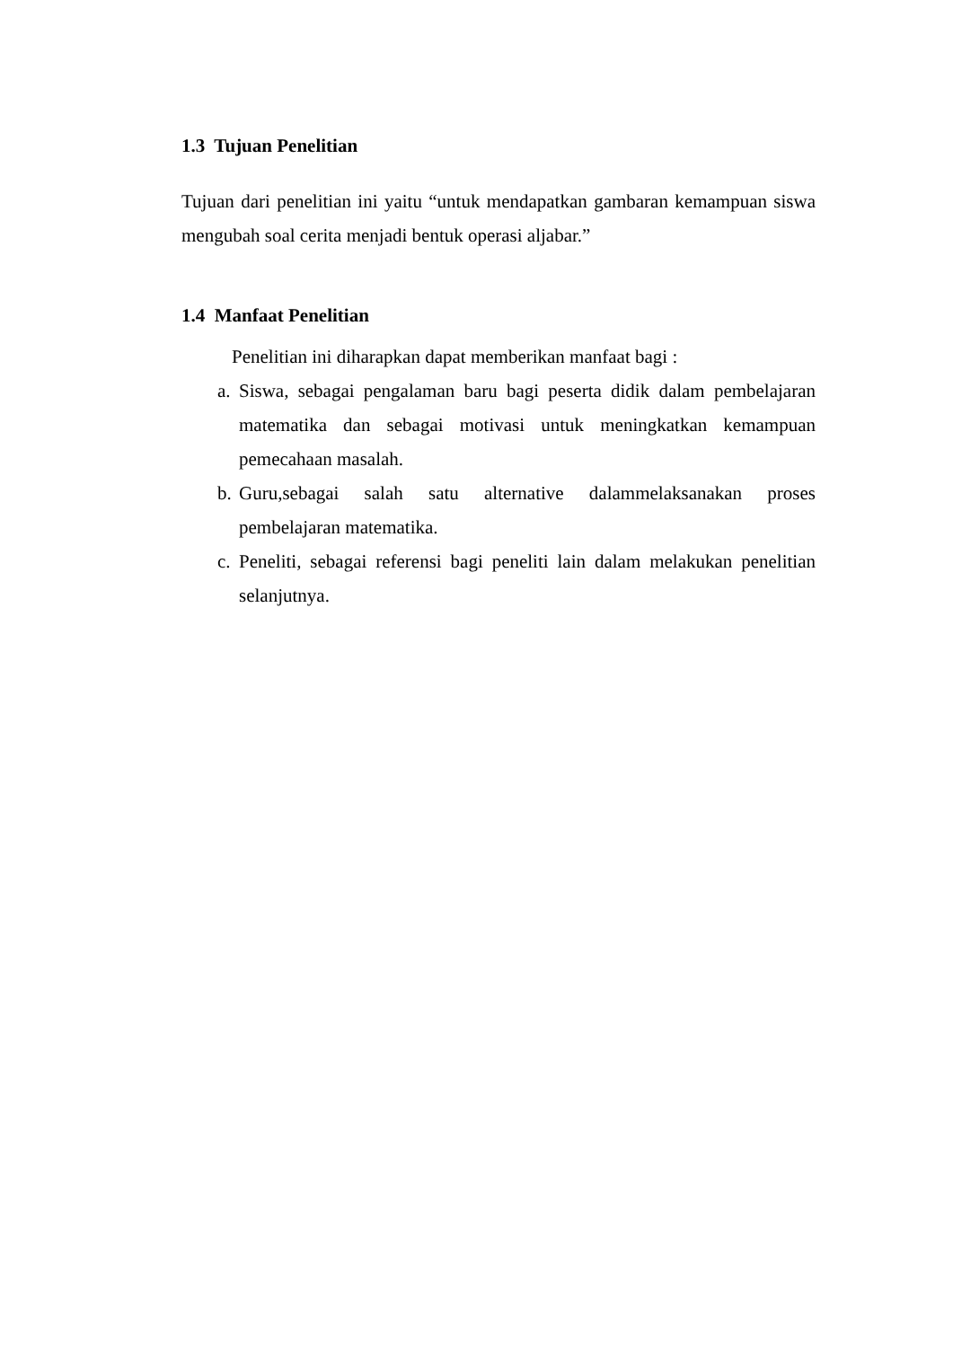1.3 Tujuan Penelitian
Tujuan dari penelitian ini yaitu “untuk mendapatkan gambaran kemampuan siswa mengubah soal cerita menjadi bentuk operasi aljabar.”
1.4 Manfaat Penelitian
Penelitian ini diharapkan dapat memberikan manfaat bagi :
a.
Siswa, sebagai pengalaman baru bagi peserta didik dalam pembelajaran matematika dan sebagai motivasi untuk meningkatkan kemampuan pemecahaan masalah.
b.
Guru,sebagai salah satu alternative dalammelaksanakan proses pembelajaran matematika.
c.
Peneliti, sebagai referensi bagi peneliti lain dalam melakukan penelitian selanjutnya.